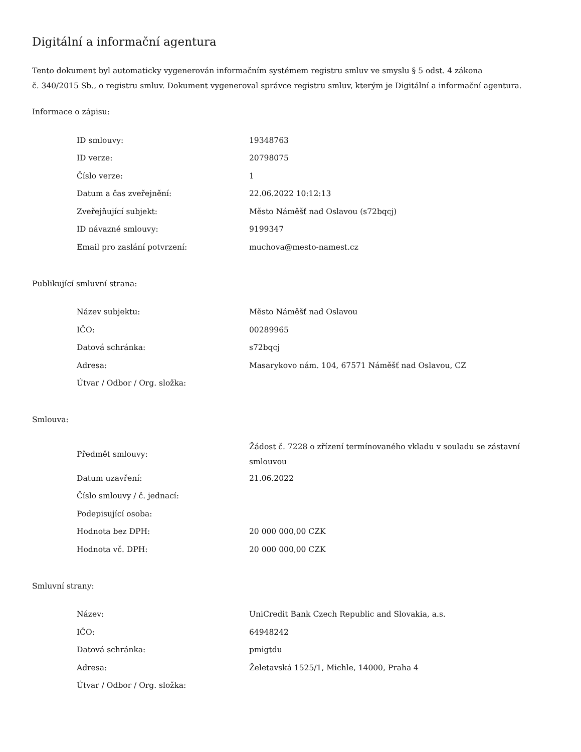Digitální a informační agentura
Tento dokument byl automaticky vygenerován informačním systémem registru smluv ve smyslu § 5 odst. 4 zákona
č. 340/2015 Sb., o registru smluv. Dokument vygeneroval správce registru smluv, kterým je Digitální a informační agentura.
Informace o zápisu:
| ID smlouvy: | 19348763 |
| ID verze: | 20798075 |
| Číslo verze: | 1 |
| Datum a čas zveřejnění: | 22.06.2022 10:12:13 |
| Zveřejňující subjekt: | Město Náměšť nad Oslavou (s72bqcj) |
| ID návazné smlouvy: | 9199347 |
| Email pro zaslání potvrzení: | muchova@mesto-namest.cz |
Publikující smluvní strana:
| Název subjektu: | Město Náměšť nad Oslavou |
| IČO: | 00289965 |
| Datová schránka: | s72bqcj |
| Adresa: | Masarykovo nám. 104, 67571 Náměšť nad Oslavou, CZ |
| Útvar / Odbor / Org. složka: | |
Smlouva:
| Předmět smlouvy: | Žádost č. 7228 o zřízení termínovaného vkladu v souladu se zástavní smlouvou |
| Datum uzavření: | 21.06.2022 |
| Číslo smlouvy / č. jednací: | |
| Podepisující osoba: | |
| Hodnota bez DPH: | 20 000 000,00 CZK |
| Hodnota vč. DPH: | 20 000 000,00 CZK |
Smluvní strany:
| Název: | UniCredit Bank Czech Republic and Slovakia, a.s. |
| IČO: | 64948242 |
| Datová schránka: | pmigtdu |
| Adresa: | Želetavská 1525/1, Michle, 14000, Praha 4 |
| Útvar / Odbor / Org. složka: | |